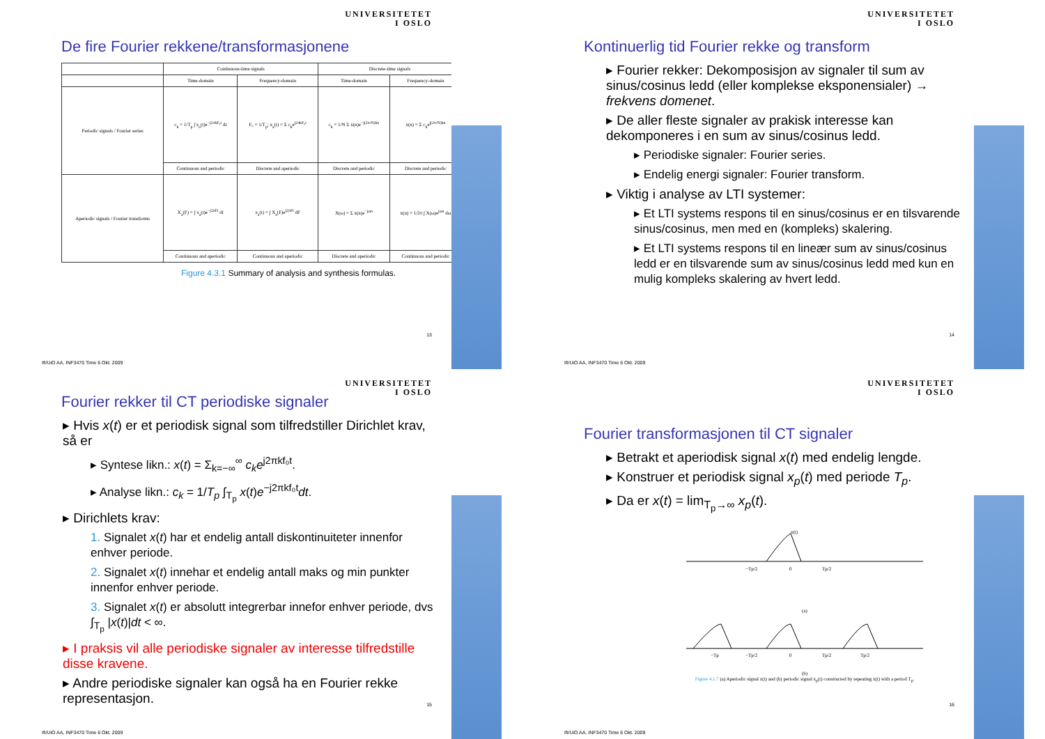UNIVERSITETET
I OSLO
De fire Fourier rekkene/transformasjonene
| | Continuous-time signals | | Discrete-time signals | |
| --- | --- | --- | --- | --- |
| | Time-domain | Frequency-domain | Time-domain | Frequency-domain |
| Periodic signals / Fourier series | c<sub>k</sub> = 1/T<sub>p</sub> ∫ x<sub>a</sub>(t)e<sup>−j2πkF₀t</sup> dt | F₀ = 1/T<sub>p</sub>; x<sub>a</sub>(t) = Σ c<sub>k</sub>e<sup>j2πkF₀t</sup> | c<sub>k</sub> = 1/N Σ x(n)e<sup>−j(2π/N)kn</sup> | x(n) = Σ c<sub>k</sub>e<sup>j(2π/N)kn</sup> |
| | Continuous and periodic | Discrete and aperiodic | Discrete and periodic | Discrete and periodic |
| Aperiodic signals / Fourier transforms | X<sub>a</sub>(F) = ∫ x<sub>a</sub>(t)e<sup>−j2πFt</sup> dt | x<sub>a</sub>(t) = ∫ X<sub>a</sub>(F)e<sup>j2πFt</sup> dF | X(ω) = Σ x(n)e<sup>−jωn</sup> | x(n) = 1/2π ∫ X(ω)e<sup>jωn</sup> dω |
| | Continuous and aperiodic | Continuous and aperiodic | Discrete and aperiodic | Continuous and periodic |
Figure 4.3.1 Summary of analysis and synthesis formulas.
13
Ifi/UiO AA, INF3470 Time 6 Okt. 2009
UNIVERSITETET
I OSLO
Kontinuerlig tid Fourier rekke og transform
▸ Fourier rekker: Dekomposisjon av signaler til sum av sinus/cosinus ledd (eller komplekse eksponensialer) → frekvens domenet.
▸ De aller fleste signaler av prakisk interesse kan dekomponeres i en sum av sinus/cosinus ledd.
▸ Periodiske signaler: Fourier series.
▸ Endelig energi signaler: Fourier transform.
▸ Viktig i analyse av LTI systemer:
▸ Et LTI systems respons til en sinus/cosinus er en tilsvarende sinus/cosinus, men med en (kompleks) skalering.
▸ Et LTI systems respons til en lineær sum av sinus/cosinus ledd er en tilsvarende sum av sinus/cosinus ledd med kun en mulig kompleks skalering av hvert ledd.
14
Ifi/UiO AA, INF3470 Time 6 Okt. 2009
UNIVERSITETET
I OSLO
Fourier rekker til CT periodiske signaler
▸ Hvis x(t) er et periodisk signal som tilfredstiller Dirichlet krav, så er
▸ Syntese likn.: x(t) = Σ<sub>k=−∞</sub><sup>∞</sup> c<sub>k</sub>e<sup>j2πkf₀t</sup>.
▸ Analyse likn.: c<sub>k</sub> = 1/T<sub>p</sub> ∫<sub>T<sub>p</sub></sub> x(t)e<sup>−j2πkf₀t</sup>dt.
▸ Dirichlets krav:
1. Signalet x(t) har et endelig antall diskontinuiteter innenfor enhver periode.
2. Signalet x(t) innehar et endelig antall maks og min punkter innenfor enhver periode.
3. Signalet x(t) er absolutt integrerbar innefor enhver periode, dvs ∫<sub>T<sub>p</sub></sub> |x(t)|dt < ∞.
▸ I praksis vil alle periodiske signaler av interesse tilfredstille disse kravene.
▸ Andre periodiske signaler kan også ha en Fourier rekke representasjon.
15
Ifi/UiO AA, INF3470 Time 6 Okt. 2009
UNIVERSITETET
I OSLO
Fourier transformasjonen til CT signaler
▸ Betrakt et aperiodisk signal x(t) med endelig lengde.
▸ Konstruer et periodisk signal x<sub>p</sub>(t) med periode T<sub>p</sub>.
▸ Da er x(t) = lim<sub>T<sub>p</sub>→∞</sub> x<sub>p</sub>(t).
x(t)
−Tp/2
0
Tp/2
(a)
−Tp
−Tp/2
0
Tp/2
Tp/2
(b)
Figure 4.1.7 (a) Aperiodic signal x(t) and (b) periodic signal x<sub>p</sub>(t) constructed by repeating x(t) with a period T<sub>p</sub>.
16
Ifi/UiO AA, INF3470 Time 6 Okt. 2009